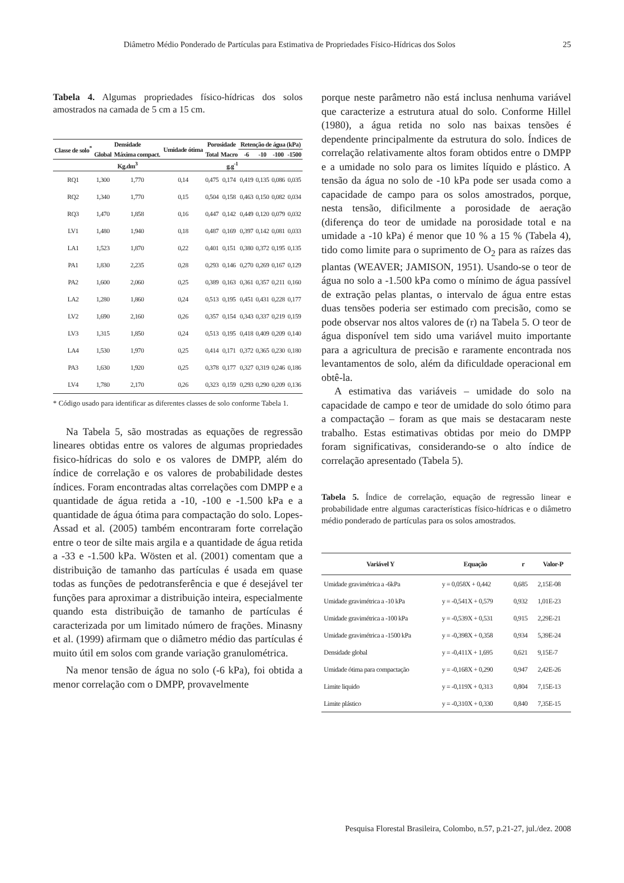Diâmetro Médio Ponderado de Partículas para Estimativa de Propriedades Físico-Hídricas dos Solos 25
Tabela 4. Algumas propriedades físico-hídricas dos solos amostrados na camada de 5 cm a 15 cm.
| Classe de solo<sup>*</sup> | Densidade | | Umidade ótima | Porosidade | | Retenção de água (kPa) | | | |
| --- | --- | --- | --- | --- | --- | --- | --- | --- | --- |
| | Global | Máxima compact. | | Total | Macro | -6 | -10 | -100 | -1500 |
| | Kg.dm<sup>3</sup> | | g.g<sup>-1</sup> | | | | | | |
| RQ1 | 1,300 | 1,770 | 0,14 | 0,475 | 0,174 | 0,419 | 0,135 | 0,086 | 0,035 |
| RQ2 | 1,340 | 1,770 | 0,15 | 0,504 | 0,158 | 0,463 | 0,150 | 0,082 | 0,034 |
| RQ3 | 1,470 | 1,858 | 0,16 | 0,447 | 0,142 | 0,449 | 0,120 | 0,079 | 0,032 |
| LV1 | 1,480 | 1,940 | 0,18 | 0,487 | 0,169 | 0,397 | 0,142 | 0,081 | 0,033 |
| LA1 | 1,523 | 1,870 | 0,22 | 0,401 | 0,151 | 0,380 | 0,372 | 0,195 | 0,135 |
| PA1 | 1,830 | 2,235 | 0,28 | 0,293 | 0,146 | 0,270 | 0,269 | 0,167 | 0,129 |
| PA2 | 1,600 | 2,060 | 0,25 | 0,389 | 0,163 | 0,361 | 0,357 | 0,211 | 0,160 |
| LA2 | 1,280 | 1,860 | 0,24 | 0,513 | 0,195 | 0,451 | 0,431 | 0,228 | 0,177 |
| LV2 | 1,690 | 2,160 | 0,26 | 0,357 | 0,154 | 0,343 | 0,337 | 0,219 | 0,159 |
| LV3 | 1,315 | 1,850 | 0,24 | 0,513 | 0,195 | 0,418 | 0,409 | 0,209 | 0,140 |
| LA4 | 1,530 | 1,970 | 0,25 | 0,414 | 0,171 | 0,372 | 0,365 | 0,230 | 0,180 |
| PA3 | 1,630 | 1,920 | 0,25 | 0,378 | 0,177 | 0,327 | 0,319 | 0,246 | 0,186 |
| LV4 | 1,780 | 2,170 | 0,26 | 0,323 | 0,159 | 0,293 | 0,290 | 0,209 | 0,136 |
* Código usado para identificar as diferentes classes de solo conforme Tabela 1.
Na Tabela 5, são mostradas as equações de regressão lineares obtidas entre os valores de algumas propriedades fisico-hídricas do solo e os valores de DMPP, além do índice de correlação e os valores de probabilidade destes índices. Foram encontradas altas correlações com DMPP e a quantidade de água retida a -10, -100 e -1.500 kPa e a quantidade de água ótima para compactação do solo. Lopes-Assad et al. (2005) também encontraram forte correlação entre o teor de silte mais argila e a quantidade de água retida a -33 e -1.500 kPa. Wösten et al. (2001) comentam que a distribuição de tamanho das partículas é usada em quase todas as funções de pedotransferência e que é desejável ter funções para aproximar a distribuição inteira, especialmente quando esta distribuição de tamanho de partículas é caracterizada por um limitado número de frações. Minasny et al. (1999) afirmam que o diâmetro médio das partículas é muito útil em solos com grande variação granulométrica.
Na menor tensão de água no solo (-6 kPa), foi obtida a menor correlação com o DMPP, provavelmente
porque neste parâmetro não está inclusa nenhuma variável que caracterize a estrutura atual do solo. Conforme Hillel (1980), a água retida no solo nas baixas tensões é dependente principalmente da estrutura do solo. Índices de correlação relativamente altos foram obtidos entre o DMPP e a umidade no solo para os limites líquido e plástico. A tensão da água no solo de -10 kPa pode ser usada como a capacidade de campo para os solos amostrados, porque, nesta tensão, dificilmente a porosidade de aeração (diferença do teor de umidade na porosidade total e na umidade a -10 kPa) é menor que 10 % a 15 % (Tabela 4), tido como limite para o suprimento de O<sub>2</sub> para as raízes das plantas (WEAVER; JAMISON, 1951). Usando-se o teor de água no solo a -1.500 kPa como o mínimo de água passível de extração pelas plantas, o intervalo de água entre estas duas tensões poderia ser estimado com precisão, como se pode observar nos altos valores de (r) na Tabela 5. O teor de água disponível tem sido uma variável muito importante para a agricultura de precisão e raramente encontrada nos levantamentos de solo, além da dificuldade operacional em obtê-la.
A estimativa das variáveis – umidade do solo na capacidade de campo e teor de umidade do solo ótimo para a compactação – foram as que mais se destacaram neste trabalho. Estas estimativas obtidas por meio do DMPP foram significativas, considerando-se o alto índice de correlação apresentado (Tabela 5).
Tabela 5. Índice de correlação, equação de regressão linear e probabilidade entre algumas características físico-hídricas e o diâmetro médio ponderado de partículas para os solos amostrados.
| Variável Y | Equação | r | Valor-P |
| --- | --- | --- | --- |
| Umidade gravimétrica a -6kPa | y = 0,058X + 0,442 | 0,685 | 2,15E-08 |
| Umidade gravimétrica a -10 kPa | y = -0,541X + 0,579 | 0,932 | 1,01E-23 |
| Umidade gravimétrica a -100 kPa | y = -0,539X + 0,531 | 0,915 | 2,29E-21 |
| Umidade gravimétrica a -1500 kPa | y = -0,398X + 0,358 | 0,934 | 5,39E-24 |
| Densidade global | y = -0,411X + 1,695 | 0,621 | 9,15E-7 |
| Umidade ótima para compactação | y = -0,168X + 0,290 | 0,947 | 2,42E-26 |
| Limite liquido | y = -0,119X + 0,313 | 0,804 | 7,15E-13 |
| Limite plástico | y = -0,310X + 0,330 | 0,840 | 7,35E-15 |
Pesquisa Florestal Brasileira, Colombo, n.57, p.21-27, jul./dez. 2008